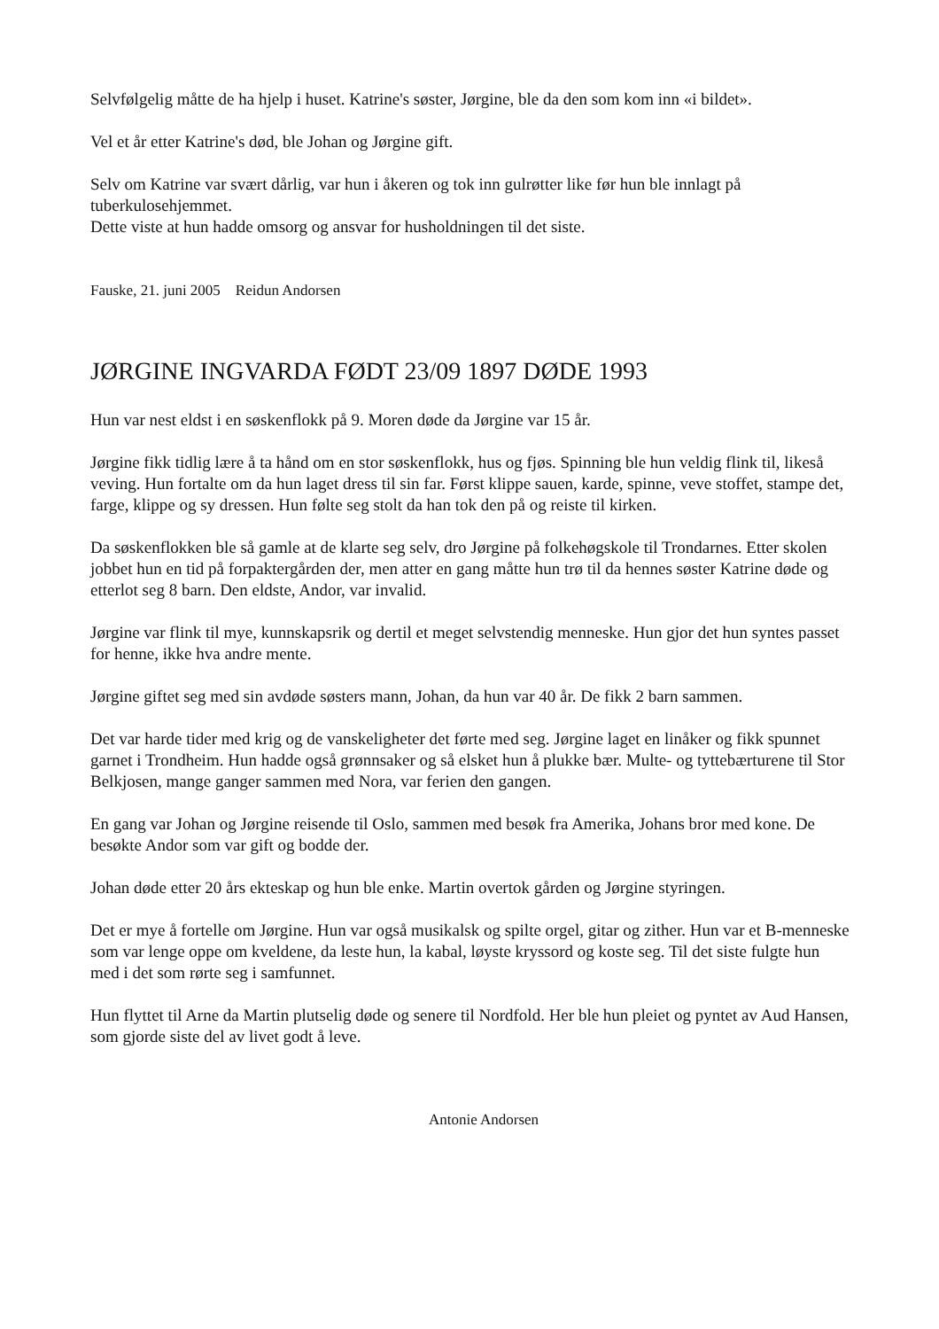Selvfølgelig måtte de ha hjelp i huset. Katrine's søster, Jørgine, ble da den som kom inn «i bildet».
Vel et år etter Katrine's død, ble Johan og Jørgine gift.
Selv om Katrine var svært dårlig, var hun i åkeren og tok inn gulrøtter like før hun ble innlagt på tuberkulosehjemmet.
Dette viste at hun hadde omsorg og ansvar for husholdningen til det siste.
Fauske, 21. juni 2005 Reidun Andorsen
JØRGINE INGVARDA FØDT 23/09 1897 DØDE 1993
Hun var nest eldst i en søskenflokk på 9. Moren døde da Jørgine var 15 år.
Jørgine fikk tidlig lære å ta hånd om en stor søskenflokk, hus og fjøs. Spinning ble hun veldig flink til, likeså veving. Hun fortalte om da hun laget dress til sin far. Først klippe sauen, karde, spinne, veve stoffet, stampe det, farge, klippe og sy dressen. Hun følte seg stolt da han tok den på og reiste til kirken.
Da søskenflokken ble så gamle at de klarte seg selv, dro Jørgine på folkehøgskole til Trondarnes. Etter skolen jobbet hun en tid på forpaktergården der, men atter en gang måtte hun trø til da hennes søster Katrine døde og etterlot seg 8 barn. Den eldste, Andor, var invalid.
Jørgine var flink til mye, kunnskapsrik og dertil et meget selvstendig menneske. Hun gjor det hun syntes passet for henne, ikke hva andre mente.
Jørgine giftet seg med sin avdøde søsters mann, Johan, da hun var 40 år. De fikk 2 barn sammen.
Det var harde tider med krig og de vanskeligheter det førte med seg. Jørgine laget en linåker og fikk spunnet garnet i Trondheim. Hun hadde også grønnsaker og så elsket hun å plukke bær. Multe- og tyttebærturene til Stor Belkjosen, mange ganger sammen med Nora, var ferien den gangen.
En gang var Johan og Jørgine reisende til Oslo, sammen med besøk fra Amerika, Johans bror med kone. De besøkte Andor som var gift og bodde der.
Johan døde etter 20 års ekteskap og hun ble enke. Martin overtok gården og Jørgine styringen.
Det er mye å fortelle om Jørgine. Hun var også musikalsk og spilte orgel, gitar og zither. Hun var et B-menneske som var lenge oppe om kveldene, da leste hun, la kabal, løyste kryssord og koste seg. Til det siste fulgte hun med i det som rørte seg i samfunnet.
Hun flyttet til Arne da Martin plutselig døde og senere til Nordfold. Her ble hun pleiet og pyntet av Aud Hansen, som gjorde siste del av livet godt å leve.
Antonie Andorsen